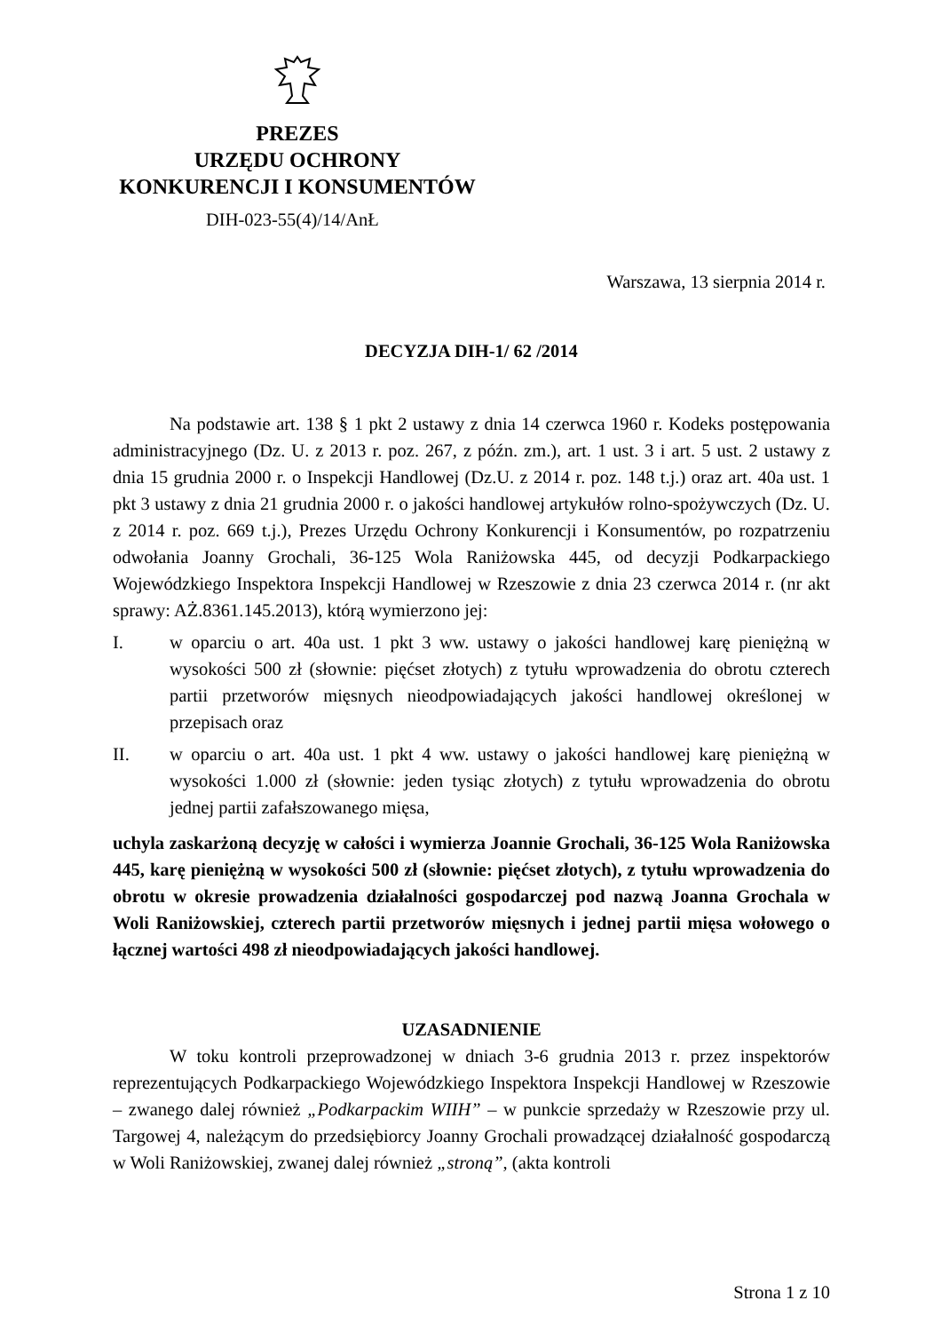PREZES
URZĘDU OCHRONY
KONKURENCJI I KONSUMENTÓW
DIH-023-55(4)/14/AnŁ
Warszawa, 13 sierpnia 2014 r.
DECYZJA DIH-1/ 62 /2014
Na podstawie art. 138 § 1 pkt 2 ustawy z dnia 14 czerwca 1960 r. Kodeks postępowania administracyjnego (Dz. U. z 2013 r. poz. 267, z późn. zm.), art. 1 ust. 3 i art. 5 ust. 2 ustawy z dnia 15 grudnia 2000 r. o Inspekcji Handlowej (Dz.U. z 2014 r. poz. 148 t.j.) oraz art. 40a ust. 1 pkt 3 ustawy z dnia 21 grudnia 2000 r. o jakości handlowej artykułów rolno-spożywczych (Dz. U. z 2014 r. poz. 669 t.j.), Prezes Urzędu Ochrony Konkurencji i Konsumentów, po rozpatrzeniu odwołania Joanny Grochali, 36-125 Wola Raniżowska 445, od decyzji Podkarpackiego Wojewódzkiego Inspektora Inspekcji Handlowej w Rzeszowie z dnia 23 czerwca 2014 r. (nr akt sprawy: AŻ.8361.145.2013), którą wymierzono jej:
I. w oparciu o art. 40a ust. 1 pkt 3 ww. ustawy o jakości handlowej karę pieniężną w wysokości 500 zł (słownie: pięćset złotych) z tytułu wprowadzenia do obrotu czterech partii przetworów mięsnych nieodpowiadających jakości handlowej określonej w przepisach oraz
II. w oparciu o art. 40a ust. 1 pkt 4 ww. ustawy o jakości handlowej karę pieniężną w wysokości 1.000 zł (słownie: jeden tysiąc złotych) z tytułu wprowadzenia do obrotu jednej partii zafałszowanego mięsa,
uchyla zaskarżoną decyzję w całości i wymierza Joannie Grochali, 36-125 Wola Raniżowska 445, karę pieniężną w wysokości 500 zł (słownie: pięćset złotych), z tytułu wprowadzenia do obrotu w okresie prowadzenia działalności gospodarczej pod nazwą Joanna Grochala w Woli Raniżowskiej, czterech partii przetworów mięsnych i jednej partii mięsa wołowego o łącznej wartości 498 zł nieodpowiadających jakości handlowej.
UZASADNIENIE
W toku kontroli przeprowadzonej w dniach 3-6 grudnia 2013 r. przez inspektorów reprezentujących Podkarpackiego Wojewódzkiego Inspektora Inspekcji Handlowej w Rzeszowie – zwanego dalej również „Podkarpackim WIIH” – w punkcie sprzedaży w Rzeszowie przy ul. Targowej 4, należącym do przedsiębiorcy Joanny Grochali prowadzącej działalność gospodarczą w Woli Raniżowskiej, zwanej dalej również „stroną”, (akta kontroli
Strona 1 z 10